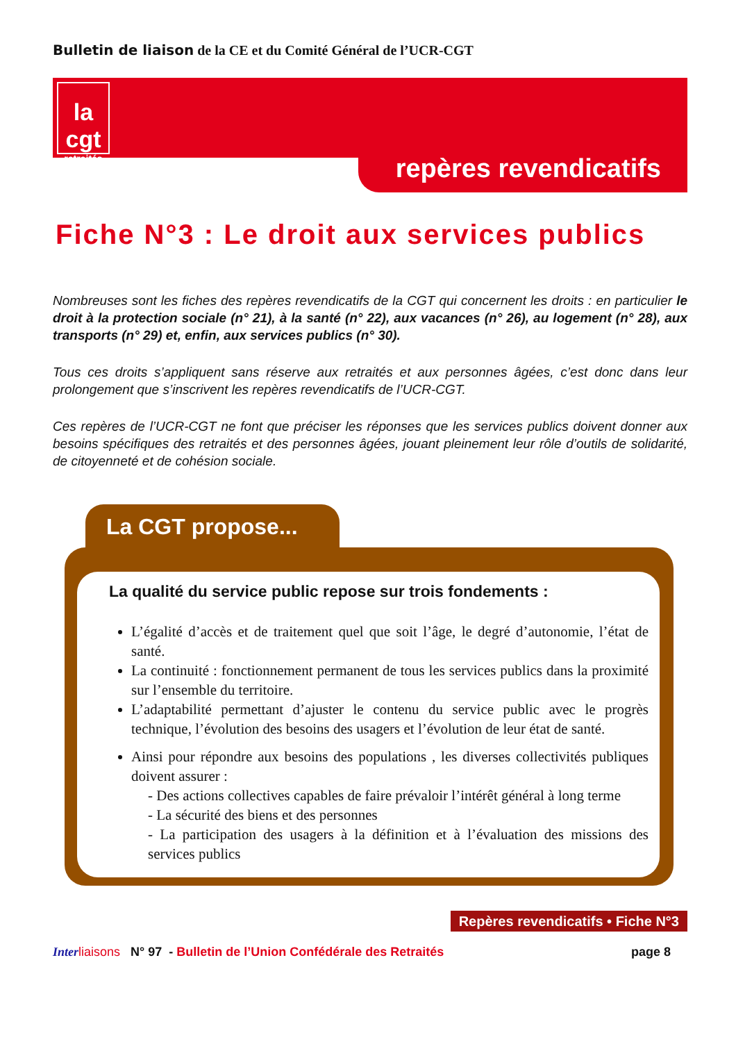Bulletin de liaison de la CE et du Comité Général de l’UCR-CGT
la cgt
retraités
repères revendicatifs
Fiche N°3 : Le droit aux services publics
Nombreuses sont les fiches des repères revendicatifs de la CGT qui concernent les droits : en particulier le droit à la protection sociale (n° 21), à la santé (n° 22), aux vacances (n° 26), au logement (n° 28), aux transports (n° 29) et, enfin, aux services publics (n° 30).
Tous ces droits s’appliquent sans réserve aux retraités et aux personnes âgées, c’est donc dans leur prolongement que s’inscrivent les repères revendicatifs de l’UCR-CGT.
Ces repères de l’UCR-CGT ne font que préciser les réponses que les services publics doivent donner aux besoins spécifiques des retraités et des personnes âgées, jouant pleinement leur rôle d’outils de solidarité, de citoyenneté et de cohésion sociale.
La CGT propose...
La qualité du service public repose sur trois fondements :
L’égalité d’accès et de traitement quel que soit l’âge, le degré d’autonomie, l’état de santé.
La continuité : fonctionnement permanent de tous les services publics dans la proximité sur l’ensemble du territoire.
L’adaptabilité permettant d’ajuster le contenu du service public avec le progrès technique, l’évolution des besoins des usagers et l’évolution de leur état de santé.
Ainsi pour répondre aux besoins des populations , les diverses collectivités publiques doivent assurer :
- Des actions collectives capables de faire prévaloir l’intérêt général à long terme
- La sécurité des biens et des personnes
- La participation des usagers à la définition et à l’évaluation des missions des services publics
Repères revendicatifs • Fiche N°3
Inter liaisons N° 97 - Bulletin de l’Union Confédérale des Retraités page 8